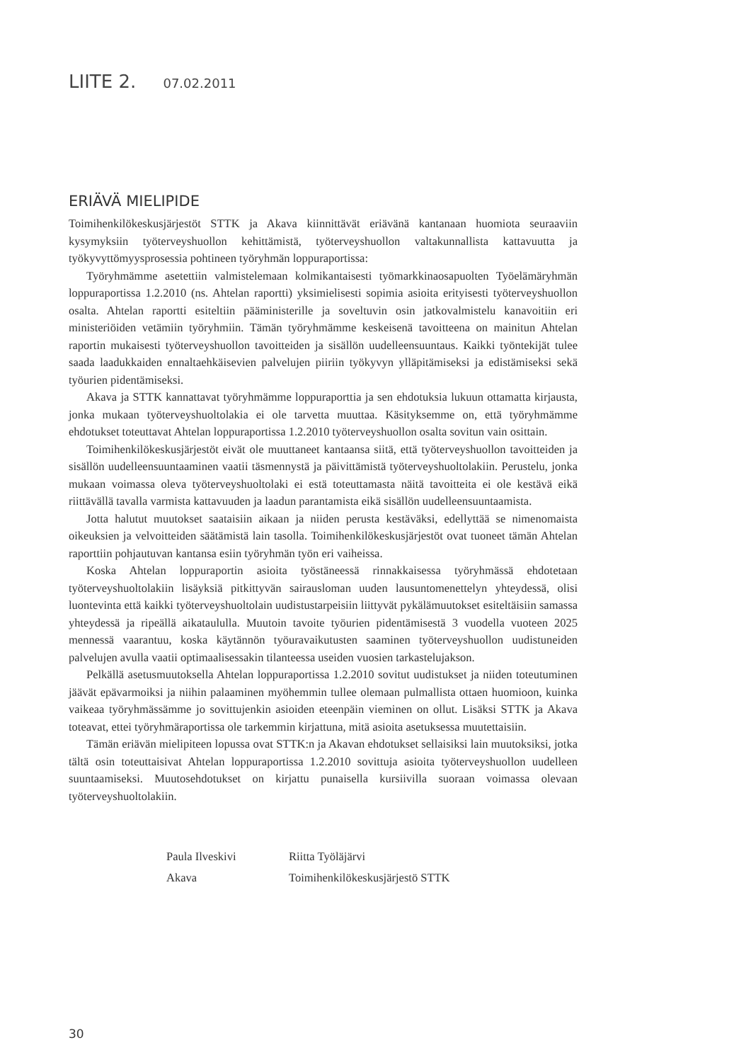LIITE 2. 07.02.2011
ERIÄVÄ MIELIPIDE
Toimihenkilökeskusjärjestöt STTK ja Akava kiinnittävät eriävänä kantanaan huomiota seuraaviin kysymyksiin työterveyshuollon kehittämistä, työterveyshuollon valtakunnallista kattavuutta ja työkyvyttömyysprosessia pohtineen työryhmän loppuraportissa:
Työryhmämme asetettiin valmistelemaan kolmikantaisesti työmarkkinaosapuolten Työelämäryhmän loppuraportissa 1.2.2010 (ns. Ahtelan raportti) yksimielisesti sopimia asioita erityisesti työterveyshuollon osalta. Ahtelan raportti esiteltiin pääministerille ja soveltuvin osin jatkovalmistelu kanavoitiin eri ministeriöiden vetämiin työryhmiin. Tämän työryhmämme keskeisenä tavoitteena on mainitun Ahtelan raportin mukaisesti työterveyshuollon tavoitteiden ja sisällön uudelleensuuntaus. Kaikki työntekijät tulee saada laadukkaiden ennaltaehkäisevien palvelujen piiriin työkyvyn ylläpitämiseksi ja edistämiseksi sekä työurien pidentämiseksi.
Akava ja STTK kannattavat työryhmämme loppuraporttia ja sen ehdotuksia lukuun ottamatta kirjausta, jonka mukaan työterveyshuoltolakia ei ole tarvetta muuttaa. Käsityksemme on, että työryhmämme ehdotukset toteuttavat Ahtelan loppuraportissa 1.2.2010 työterveyshuollon osalta sovitun vain osittain.
Toimihenkilökeskusjärjestöt eivät ole muuttaneet kantaansa siitä, että työterveyshuollon tavoitteiden ja sisällön uudelleensuuntaaminen vaatii täsmennystä ja päivittämistä työterveyshuoltolakiin. Perustelu, jonka mukaan voimassa oleva työterveyshuoltolaki ei estä toteuttamasta näitä tavoitteita ei ole kestävä eikä riittävällä tavalla varmista kattavuuden ja laadun parantamista eikä sisällön uudelleensuuntaamista.
Jotta halutut muutokset saataisiin aikaan ja niiden perusta kestäväksi, edellyttää se nimenomaista oikeuksien ja velvoitteiden säätämistä lain tasolla. Toimihenkilökeskusjärjestöt ovat tuoneet tämän Ahtelan raporttiin pohjautuvan kantansa esiin työryhmän työn eri vaiheissa.
Koska Ahtelan loppuraportin asioita työstäneessä rinnakkaisessa työryhmässä ehdotetaan työterveyshuoltolakiin lisäyksiä pitkittyvän sairausloman uuden lausuntomenettelyn yhteydessä, olisi luontevinta että kaikki työterveyshuoltolain uudistustarpeisiin liittyvät pykälämuutokset esiteltäisiin samassa yhteydessä ja ripeällä aikataululla. Muutoin tavoite työurien pidentämisestä 3 vuodella vuoteen 2025 mennessä vaarantuu, koska käytännön työuravaikutusten saaminen työterveyshuollon uudistuneiden palvelujen avulla vaatii optimaalisessakin tilanteessa useiden vuosien tarkastelujakson.
Pelkällä asetusmuutoksella Ahtelan loppuraportissa 1.2.2010 sovitut uudistukset ja niiden toteutuminen jäävät epävarmoiksi ja niihin palaaminen myöhemmin tullee olemaan pulmallista ottaen huomioon, kuinka vaikeaa työryhmässämme jo sovittujenkin asioiden eteenpäin vieminen on ollut. Lisäksi STTK ja Akava toteavat, ettei työryhmäraportissa ole tarkemmin kirjattuna, mitä asioita asetuksessa muutettaisiin.
Tämän eriävän mielipiteen lopussa ovat STTK:n ja Akavan ehdotukset sellaisiksi lain muutoksiksi, jotka tältä osin toteuttaisivat Ahtelan loppuraportissa 1.2.2010 sovittuja asioita työterveyshuollon uudelleen suuntaamiseksi. Muutosehdotukset on kirjattu punaisella kursiivilla suoraan voimassa olevaan työterveyshuoltolakiin.
Paula Ilveskivi
Riitta Työläjärvi
Akava
Toimihenkilökeskusjärjestö STTK
30